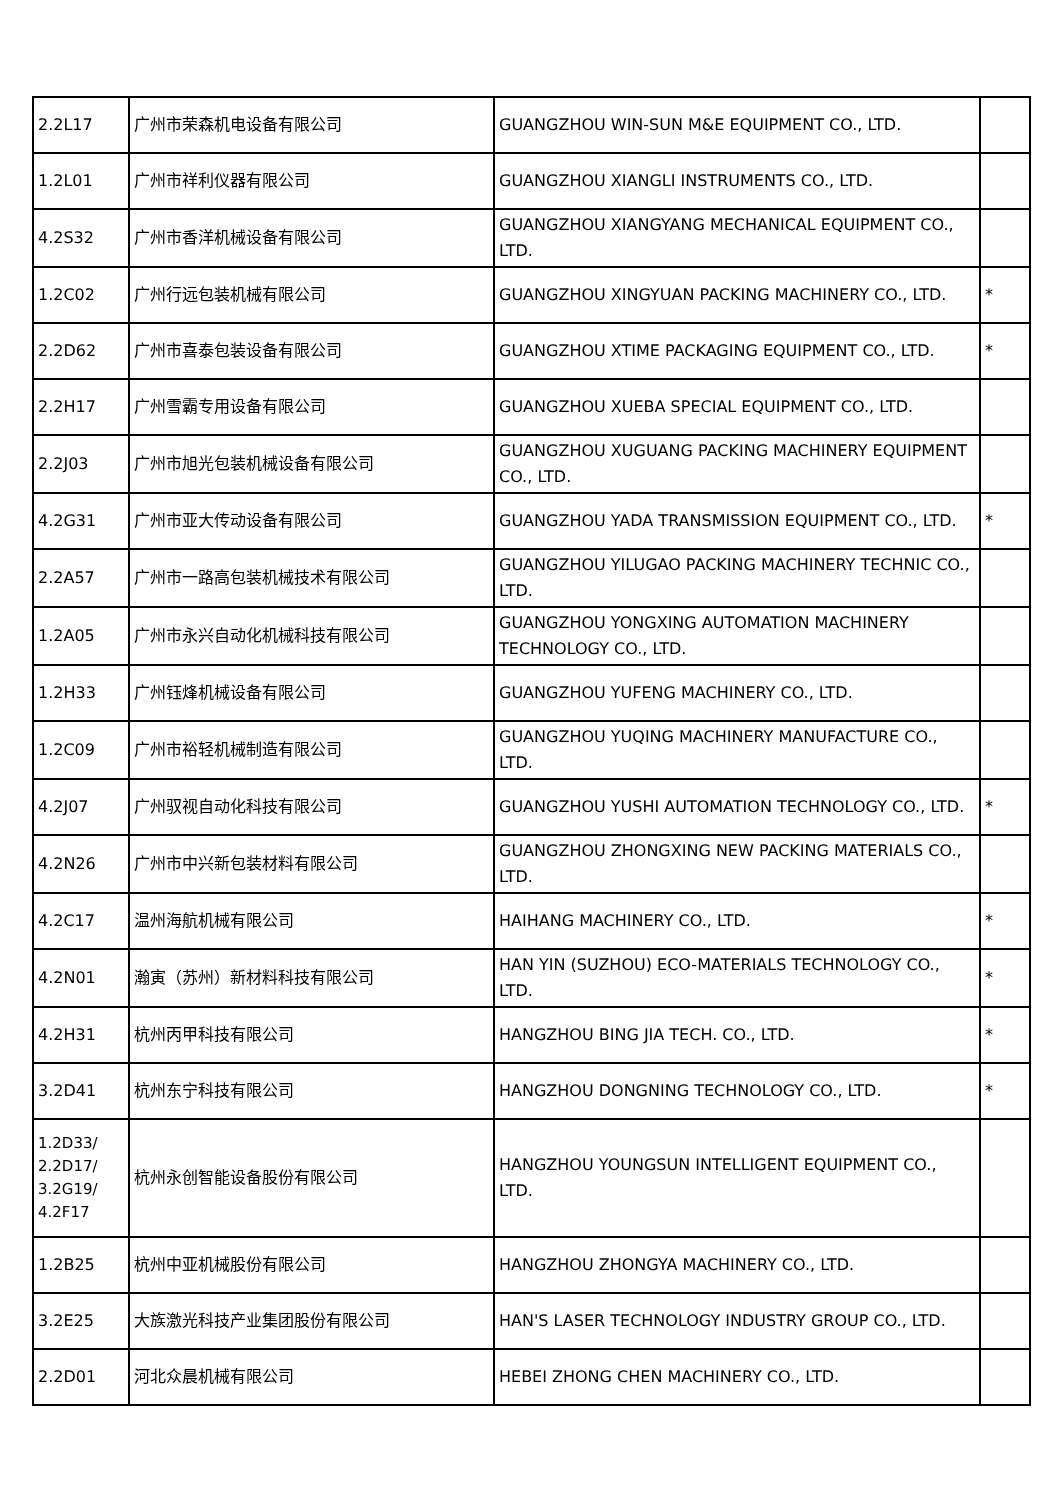| 2.2L17 | 广州市荣森机电设备有限公司 | GUANGZHOU WIN-SUN M&E EQUIPMENT CO., LTD. | |
| 1.2L01 | 广州市祥利仪器有限公司 | GUANGZHOU XIANGLI INSTRUMENTS CO., LTD. | |
| 4.2S32 | 广州市香洋机械设备有限公司 | GUANGZHOU XIANGYANG MECHANICAL EQUIPMENT CO., LTD. | |
| 1.2C02 | 广州行远包装机械有限公司 | GUANGZHOU XINGYUAN PACKING MACHINERY CO., LTD. | * |
| 2.2D62 | 广州市喜泰包装设备有限公司 | GUANGZHOU XTIME PACKAGING EQUIPMENT CO., LTD. | * |
| 2.2H17 | 广州雪霸专用设备有限公司 | GUANGZHOU XUEBA SPECIAL EQUIPMENT CO., LTD. | |
| 2.2J03 | 广州市旭光包装机械设备有限公司 | GUANGZHOU XUGUANG PACKING MACHINERY EQUIPMENT CO., LTD. | |
| 4.2G31 | 广州市亚大传动设备有限公司 | GUANGZHOU YADA TRANSMISSION EQUIPMENT CO., LTD. | * |
| 2.2A57 | 广州市一路高包装机械技术有限公司 | GUANGZHOU YILUGAO PACKING MACHINERY TECHNIC CO., LTD. | |
| 1.2A05 | 广州市永兴自动化机械科技有限公司 | GUANGZHOU YONGXING AUTOMATION MACHINERY TECHNOLOGY CO., LTD. | |
| 1.2H33 | 广州钰烽机械设备有限公司 | GUANGZHOU YUFENG MACHINERY CO., LTD. | |
| 1.2C09 | 广州市裕轻机械制造有限公司 | GUANGZHOU YUQING MACHINERY MANUFACTURE CO., LTD. | |
| 4.2J07 | 广州驭视自动化科技有限公司 | GUANGZHOU YUSHI AUTOMATION TECHNOLOGY CO., LTD. | * |
| 4.2N26 | 广州市中兴新包装材料有限公司 | GUANGZHOU ZHONGXING NEW PACKING MATERIALS CO., LTD. | |
| 4.2C17 | 温州海航机械有限公司 | HAIHANG MACHINERY CO., LTD. | * |
| 4.2N01 | 瀚寅（苏州）新材料科技有限公司 | HAN YIN (SUZHOU) ECO-MATERIALS TECHNOLOGY CO., LTD. | * |
| 4.2H31 | 杭州丙甲科技有限公司 | HANGZHOU BING JIA TECH. CO., LTD. | * |
| 3.2D41 | 杭州东宁科技有限公司 | HANGZHOU DONGNING TECHNOLOGY CO., LTD. | * |
| 1.2D33/ 2.2D17/ 3.2G19/ 4.2F17 | 杭州永创智能设备股份有限公司 | HANGZHOU YOUNGSUN INTELLIGENT EQUIPMENT CO., LTD. | |
| 1.2B25 | 杭州中亚机械股份有限公司 | HANGZHOU ZHONGYA MACHINERY CO., LTD. | |
| 3.2E25 | 大族激光科技产业集团股份有限公司 | HAN'S LASER TECHNOLOGY INDUSTRY GROUP CO., LTD. | |
| 2.2D01 | 河北众晨机械有限公司 | HEBEI ZHONG CHEN MACHINERY CO., LTD. | |